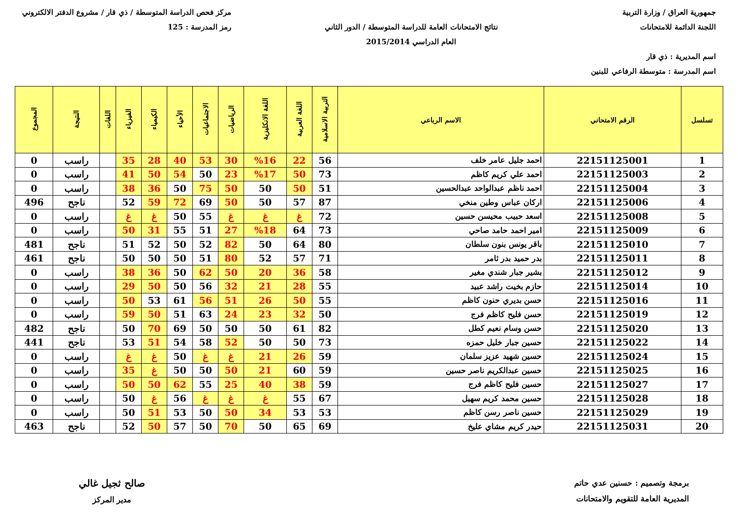جمهورية العراق / وزارة التربية
اللجنة الدائمة للامتحانات
اسم المديرية : ذي قار
اسم المدرسة : متوسطة الرفاعي للبنين
نتائج الامتحانات العامة للدراسة المتوسطة / الدور الثاني
العام الدراسي 2015/2014
مركز فحص الدراسة المتوسطة / ذي قار / مشروع الدفتر الالكتروني
رمز المدرسة : 125
| تسلسل | الرقم الامتحاني | الاسم الرباعي | التربية الاسلامية | اللغة العربية | اللغة الانكليزية | الرياضيات | الاجتماعيات | الأحياء | الكيمياء | الفيزياء | اللغات | النتيجة | المجموع |
| --- | --- | --- | --- | --- | --- | --- | --- | --- | --- | --- | --- | --- | --- |
| 1 | 22151125001 | احمد جليل عامر خلف | 56 | 22 | %16 | 30 | 53 | 40 | 28 | 35 | | راسب | 0 |
| 2 | 22151125003 | احمد علي كريم كاظم | 73 | 50 | %17 | 23 | 50 | 54 | 50 | 41 | | راسب | 0 |
| 3 | 22151125004 | احمد ناظم عبدالواحد عبدالحسين | 51 | 50 | 50 | 50 | 75 | 50 | 36 | 38 | | راسب | 0 |
| 4 | 22151125006 | اركان عباس وطين منخي | 87 | 57 | 50 | 50 | 69 | 72 | 59 | 52 | | ناجح | 496 |
| 5 | 22151125008 | اسعد حبيب محيسن حسين | 72 | غ | غ | غ | 55 | 50 | غ | غ | | راسب | 0 |
| 6 | 22151125009 | امير احمد حامد صاحي | 73 | 64 | %18 | 27 | 51 | 55 | 31 | 50 | | راسب | 0 |
| 7 | 22151125010 | باقر يونس بنون سلطان | 80 | 64 | 50 | 82 | 52 | 50 | 52 | 51 | | ناجح | 481 |
| 8 | 22151125011 | بدر حميد بدر ثامر | 71 | 57 | 52 | 80 | 51 | 50 | 50 | 50 | | ناجح | 461 |
| 9 | 22151125012 | بشير جبار شندي مغير | 58 | 36 | 20 | 50 | 62 | 50 | 36 | 38 | | راسب | 0 |
| 10 | 22151125014 | حازم بخيت راشد عبيد | 55 | 28 | 21 | 32 | 56 | 50 | 50 | 29 | | راسب | 0 |
| 11 | 22151125016 | حسن بديري حنون كاظم | 55 | 50 | 26 | 51 | 56 | 61 | 53 | 50 | | راسب | 0 |
| 12 | 22151125019 | حسن فليح كاظم فرج | 50 | 32 | 23 | 24 | 63 | 51 | 50 | 59 | | راسب | 0 |
| 13 | 22151125020 | حسن وسام نعيم كطل | 82 | 61 | 50 | 50 | 50 | 69 | 70 | 50 | | ناجح | 482 |
| 14 | 22151125022 | حسين جبار خليل حمزه | 73 | 50 | 50 | 52 | 58 | 54 | 51 | 53 | | ناجح | 441 |
| 15 | 22151125024 | حسين شهيد عزيز سلمان | 59 | 26 | 21 | غ | غ | 50 | غ | غ | | راسب | 0 |
| 16 | 22151125025 | حسين عبدالكريم ناصر حسين | 59 | 60 | 21 | 50 | 50 | 50 | غ | 35 | | راسب | 0 |
| 17 | 22151125027 | حسين فليح كاظم فرج | 59 | 38 | 40 | 25 | 55 | 62 | 50 | 50 | | راسب | 0 |
| 18 | 22151125028 | حسين محمد كريم سهيل | 67 | 55 | غ | غ | غ | 56 | غ | 50 | | راسب | 0 |
| 19 | 22151125029 | حسين ناصر رسن كاظم | 53 | 53 | 34 | 50 | 50 | 53 | 51 | 50 | | راسب | 0 |
| 20 | 22151125031 | حيدر كريم مشاي عليخ | 69 | 65 | 50 | 70 | 50 | 57 | 50 | 52 | | ناجح | 463 |
برمجة وتصميم : حسنين عدي حاتم
المديرية العامة للتقويم والامتحانات
صالح ثجيل غالي
مدير المركز